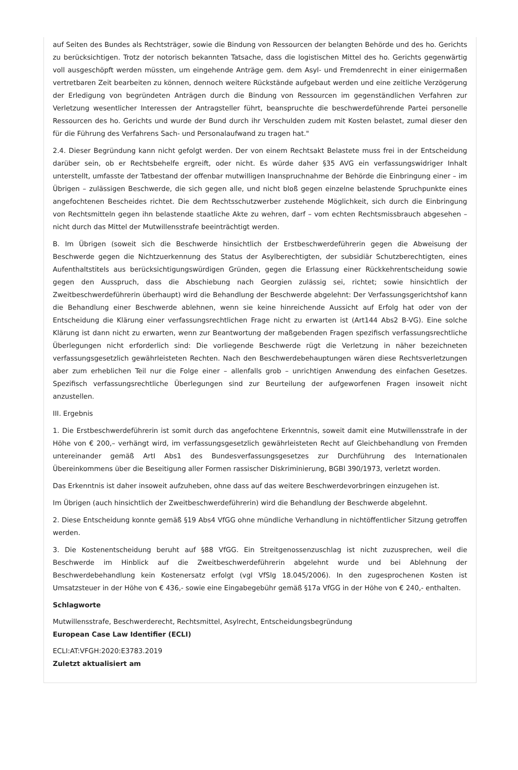auf Seiten des Bundes als Rechtsträger, sowie die Bindung von Ressourcen der belangten Behörde und des ho. Gerichts zu berücksichtigen. Trotz der notorisch bekannten Tatsache, dass die logistischen Mittel des ho. Gerichts gegenwärtig voll ausgeschöpft werden müssten, um eingehende Anträge gem. dem Asyl- und Fremdenrecht in einer einigermaßen vertretbaren Zeit bearbeiten zu können, dennoch weitere Rückstände aufgebaut werden und eine zeitliche Verzögerung der Erledigung von begründeten Anträgen durch die Bindung von Ressourcen im gegenständlichen Verfahren zur Verletzung wesentlicher Interessen der Antragsteller führt, beanspruchte die beschwerdeführende Partei personelle Ressourcen des ho. Gerichts und wurde der Bund durch ihr Verschulden zudem mit Kosten belastet, zumal dieser den für die Führung des Verfahrens Sach- und Personalaufwand zu tragen hat."
2.4. Dieser Begründung kann nicht gefolgt werden. Der von einem Rechtsakt Belastete muss frei in der Entscheidung darüber sein, ob er Rechtsbehelfe ergreift, oder nicht. Es würde daher §35 AVG ein verfassungswidriger Inhalt unterstellt, umfasste der Tatbestand der offenbar mutwilligen Inanspruchnahme der Behörde die Einbringung einer – im Übrigen – zulässigen Beschwerde, die sich gegen alle, und nicht bloß gegen einzelne belastende Spruchpunkte eines angefochtenen Bescheides richtet. Die dem Rechtsschutzwerber zustehende Möglichkeit, sich durch die Einbringung von Rechtsmitteln gegen ihn belastende staatliche Akte zu wehren, darf – vom echten Rechtsmissbrauch abgesehen – nicht durch das Mittel der Mutwillensstrafe beeinträchtigt werden.
B. Im Übrigen (soweit sich die Beschwerde hinsichtlich der Erstbeschwerdeführerin gegen die Abweisung der Beschwerde gegen die Nichtzuerkennung des Status der Asylberechtigten, der subsidiär Schutzberechtigten, eines Aufenthaltstitels aus berücksichtigungswürdigen Gründen, gegen die Erlassung einer Rückkehrentscheidung sowie gegen den Ausspruch, dass die Abschiebung nach Georgien zulässig sei, richtet; sowie hinsichtlich der Zweitbeschwerdeführerin überhaupt) wird die Behandlung der Beschwerde abgelehnt: Der Verfassungsgerichtshof kann die Behandlung einer Beschwerde ablehnen, wenn sie keine hinreichende Aussicht auf Erfolg hat oder von der Entscheidung die Klärung einer verfassungsrechtlichen Frage nicht zu erwarten ist (Art144 Abs2 B-VG). Eine solche Klärung ist dann nicht zu erwarten, wenn zur Beantwortung der maßgebenden Fragen spezifisch verfassungsrechtliche Überlegungen nicht erforderlich sind: Die vorliegende Beschwerde rügt die Verletzung in näher bezeichneten verfassungsgesetzlich gewährleisteten Rechten. Nach den Beschwerdebehauptungen wären diese Rechtsverletzungen aber zum erheblichen Teil nur die Folge einer – allenfalls grob – unrichtigen Anwendung des einfachen Gesetzes. Spezifisch verfassungsrechtliche Überlegungen sind zur Beurteilung der aufgeworfenen Fragen insoweit nicht anzustellen.
III. Ergebnis
1. Die Erstbeschwerdeführerin ist somit durch das angefochtene Erkenntnis, soweit damit eine Mutwillensstrafe in der Höhe von € 200,– verhängt wird, im verfassungsgesetzlich gewährleisteten Recht auf Gleichbehandlung von Fremden untereinander gemäß ArtI Abs1 des Bundesverfassungsgesetzes zur Durchführung des Internationalen Übereinkommens über die Beseitigung aller Formen rassischer Diskriminierung, BGBl 390/1973, verletzt worden.
Das Erkenntnis ist daher insoweit aufzuheben, ohne dass auf das weitere Beschwerdevorbringen einzugehen ist.
Im Übrigen (auch hinsichtlich der Zweitbeschwerdeführerin) wird die Behandlung der Beschwerde abgelehnt.
2. Diese Entscheidung konnte gemäß §19 Abs4 VfGG ohne mündliche Verhandlung in nichtöffentlicher Sitzung getroffen werden.
3. Die Kostenentscheidung beruht auf §88 VfGG. Ein Streitgenossenzuschlag ist nicht zuzusprechen, weil die Beschwerde im Hinblick auf die Zweitbeschwerdeführerin abgelehnt wurde und bei Ablehnung der Beschwerdebehandlung kein Kostenersatz erfolgt (vgl VfSlg 18.045/2006). In den zugesprochenen Kosten ist Umsatzsteuer in der Höhe von € 436,- sowie eine Eingabegebühr gemäß §17a VfGG in der Höhe von € 240,- enthalten.
Schlagworte
Mutwillensstrafe, Beschwerderecht, Rechtsmittel, Asylrecht, Entscheidungsbegründung
European Case Law Identifier (ECLI)
ECLI:AT:VFGH:2020:E3783.2019
Zuletzt aktualisiert am